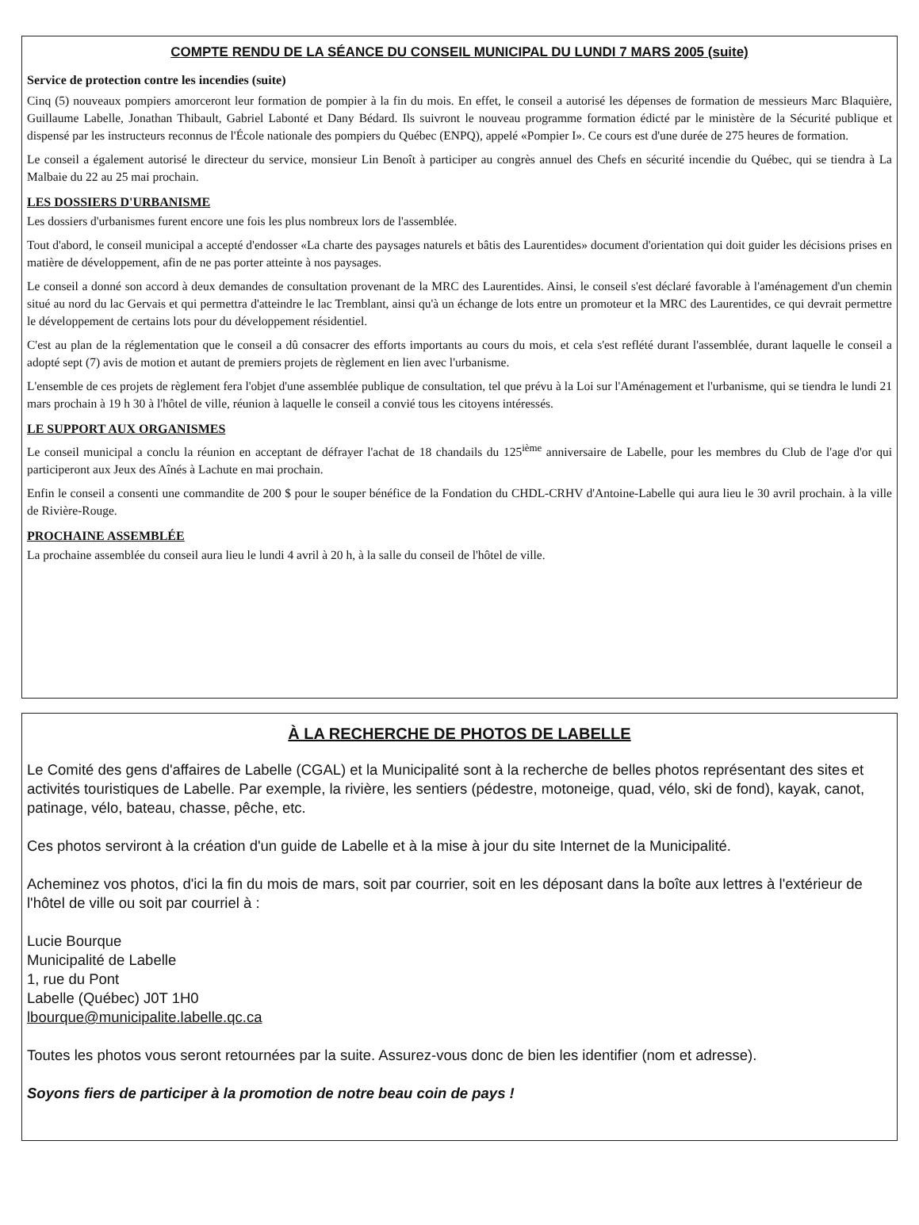COMPTE RENDU DE LA SÉANCE DU CONSEIL MUNICIPAL DU LUNDI 7 MARS 2005 (suite)
Service de protection contre les incendies (suite)
Cinq (5) nouveaux pompiers amorceront leur formation de pompier à la fin du mois. En effet, le conseil a autorisé les dépenses de formation de messieurs Marc Blaquière, Guillaume Labelle, Jonathan Thibault, Gabriel Labonté et Dany Bédard. Ils suivront le nouveau programme formation édicté par le ministère de la Sécurité publique et dispensé par les instructeurs reconnus de l'École nationale des pompiers du Québec (ENPQ), appelé «Pompier I». Ce cours est d'une durée de 275 heures de formation.
Le conseil a également autorisé le directeur du service, monsieur Lin Benoît à participer au congrès annuel des Chefs en sécurité incendie du Québec, qui se tiendra à La Malbaie du 22 au 25 mai prochain.
LES DOSSIERS D'URBANISME
Les dossiers d'urbanismes furent encore une fois les plus nombreux lors de l'assemblée.
Tout d'abord, le conseil municipal a accepté d'endosser «La charte des paysages naturels et bâtis des Laurentides» document d'orientation qui doit guider les décisions prises en matière de développement, afin de ne pas porter atteinte à nos paysages.
Le conseil a donné son accord à deux demandes de consultation provenant de la MRC des Laurentides. Ainsi, le conseil s'est déclaré favorable à l'aménagement d'un chemin situé au nord du lac Gervais et qui permettra d'atteindre le lac Tremblant, ainsi qu'à un échange de lots entre un promoteur et la MRC des Laurentides, ce qui devrait permettre le développement de certains lots pour du développement résidentiel.
C'est au plan de la réglementation que le conseil a dû consacrer des efforts importants au cours du mois, et cela s'est reflété durant l'assemblée, durant laquelle le conseil a adopté sept (7) avis de motion et autant de premiers projets de règlement en lien avec l'urbanisme.
L'ensemble de ces projets de règlement fera l'objet d'une assemblée publique de consultation, tel que prévu à la Loi sur l'Aménagement et l'urbanisme, qui se tiendra le lundi 21 mars prochain à 19 h 30 à l'hôtel de ville, réunion à laquelle le conseil a convié tous les citoyens intéressés.
LE SUPPORT AUX ORGANISMES
Le conseil municipal a conclu la réunion en acceptant de défrayer l'achat de 18 chandails du 125<sup>ième</sup> anniversaire de Labelle, pour les membres du Club de l'age d'or qui participeront aux Jeux des Aînés à Lachute en mai prochain.
Enfin le conseil a consenti une commandite de 200 $ pour le souper bénéfice de la Fondation du CHDL-CRHV d'Antoine-Labelle qui aura lieu le 30 avril prochain. à la ville de Rivière-Rouge.
PROCHAINE ASSEMBLÉE
La prochaine assemblée du conseil aura lieu le lundi 4 avril à 20 h, à la salle du conseil de l'hôtel de ville.
À LA RECHERCHE DE PHOTOS DE LABELLE
Le Comité des gens d'affaires de Labelle (CGAL) et la Municipalité sont à la recherche de belles photos représentant des sites et activités touristiques de Labelle. Par exemple, la rivière, les sentiers (pédestre, motoneige, quad, vélo, ski de fond), kayak, canot, patinage, vélo, bateau, chasse, pêche, etc.
Ces photos serviront à la création d'un guide de Labelle et à la mise à jour du site Internet de la Municipalité.
Acheminez vos photos, d'ici la fin du mois de mars, soit par courrier, soit en les déposant dans la boîte aux lettres à l'extérieur de l'hôtel de ville ou soit par courriel à :
Lucie Bourque
Municipalité de Labelle
1, rue du Pont
Labelle (Québec) J0T 1H0
lbourque@municipalite.labelle.qc.ca
Toutes les photos vous seront retournées par la suite. Assurez-vous donc de bien les identifier (nom et adresse).
Soyons fiers de participer à la promotion de notre beau coin de pays !